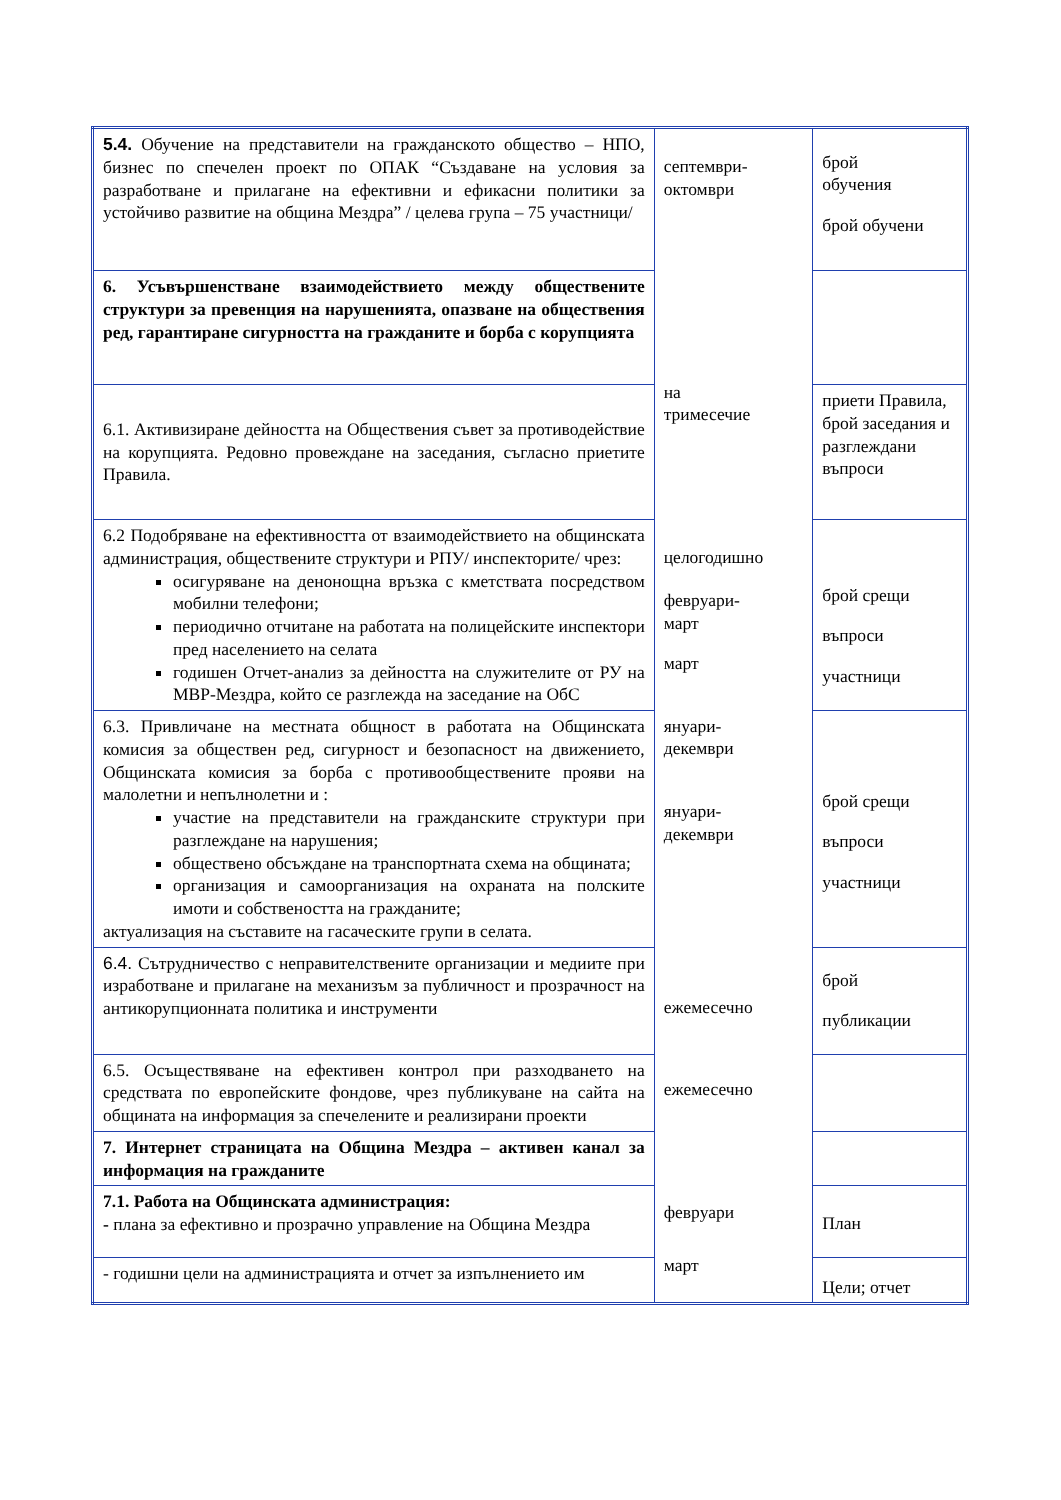| 5.4. Обучение на представители на гражданското общество – НПО, бизнес по спечелен проект по ОПАК “Създаване на условия за разработване и прилагане на ефективни и ефикасни политики за устойчиво развитие на община Мездра” / целева група – 75 участници/ | септември- октомври на тримесечие целогодишно февруари- март март януари- декември януари- декември ежемесечно ежемесечно февруари март | брой обучения брой обучени |
| 6. Усъвършенстване взаимодействието между обществените структури за превенция на нарушенията, опазване на обществения ред, гарантиране сигурността на гражданите и борба с корупцията | | |
| 6.1. Активизиране дейността на Обществения съвет за противодействие на корупцията. Редовно провеждане на заседания, съгласно приетите Правила. | | приети Правила, брой заседания и разглеждани въпроси |
| 6.2 Подобряване на ефективността от взаимодействието на общинската администрация, обществените структури и РПУ/ инспекторите/ чрез: осигуряване на денонощна връзка с кметствата посредством мобилни телефони; периодично отчитане на работата на полицейските инспектори пред населението на селата годишен Отчет-анализ за дейността на служителите от РУ на МВР-Мездра, който се разглежда на заседание на ОбС | | брой срещи въпроси участници |
| 6.3. Привличане на местната общност в работата на Общинската комисия за обществен ред, сигурност и безопасност на движението, Общинската комисия за борба с противообществените прояви на малолетни и непълнолетни и : участие на представители на гражданските структури при разглеждане на нарушения; обществено обсъждане на транспортната схема на общината; организация и самоорганизация на охраната на полските имоти и собствеността на гражданите; актуализация на съставите на гасаческите групи в селата. | | брой срещи въпроси участници |
| 6.4. Сътрудничество с неправителствените организации и медиите при изработване и прилагане на механизъм за публичност и прозрачност на антикорупционната политика и инструменти | | брой публикации |
| 6.5. Осъществяване на ефективен контрол при разходването на средствата по европейските фондове, чрез публикуване на сайта на общината на информация за спечелените и реализирани проекти | | |
| 7. Интернет страницата на Община Мездра – активен канал за информация на гражданите | | |
| 7.1. Работа на Общинската администрация: - плана за ефективно и прозрачно управление на Община Мездра | | План |
| - годишни цели на администрацията и отчет за изпълнението им | | Цели; отчет |